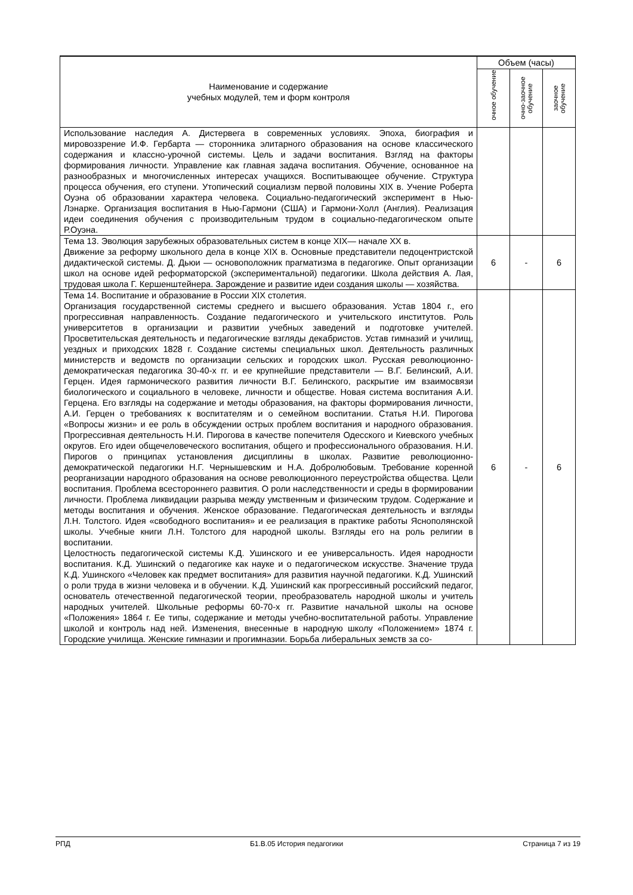| Наименование и содержание учебных модулей, тем и форм контроля | Объем (часы) | | |
| --- | --- | --- | --- |
| | очное обучение | очно-заочное обучение | заочное обучение |
| Использование наследия А. Дистервега в современных условиях. Эпоха, биография и мировоззрение И.Ф. Гербарта — сторонника элитарного образования на основе классического содержания и классно-урочной системы. Цель и задачи воспитания. Взгляд на факторы формирования личности. Управление как главная задача воспитания. Обучение, основанное на разнообразных и многочисленных интересах учащихся. Воспитывающее обучение. Структура процесса обучения, его ступени. Утопический социализм первой половины XIX в. Учение Роберта Оуэна об образовании характера человека. Социально-педагогический эксперимент в Нью-Лэнарке. Организация воспитания в Нью-Гармони (США) и Гармони-Холл (Англия). Реализация идеи соединения обучения с производительным трудом в социально-педагогическом опыте Р.Оуэна. | | | |
| Тема 13. Эволюция зарубежных образовательных систем в конце XIX— начале XX в. Движение за реформу школьного дела в конце XIX в. Основные представители педоцентристской дидактической системы. Д. Дьюи — основоположник прагматизма в педагогике. Опыт организации школ на основе идей реформаторской (экспериментальной) педагогики. Школа действия А. Лая, трудовая школа Г. Кершенштейнера. Зарождение и развитие идеи создания школы — хозяйства. | 6 | - | 6 |
| Тема 14. Воспитание и образование в России XIX столетия. Организация государственной системы среднего и высшего образования. Устав 1804 г., его прогрессивная направленность. Создание педагогического и учительского институтов. Роль университетов в организации и развитии учебных заведений и подготовке учителей. Просветительская деятельность и педагогические взгляды декабристов. Устав гимназий и училищ, уездных и приходских 1828 г. Создание системы специальных школ. Деятельность различных министерств и ведомств по организации сельских и городских школ. Русская революционно-демократическая педагогика 30-40-х гг. и ее крупнейшие представители — В.Г. Белинский, А.И. Герцен. Идея гармонического развития личности В.Г. Белинского, раскрытие им взаимосвязи биологического и социального в человеке, личности и обществе. Новая система воспитания А.И. Герцена. Его взгляды на содержание и методы образования, на факторы формирования личности, А.И. Герцен о требованиях к воспитателям и о семейном воспитании. Статья Н.И. Пирогова «Вопросы жизни» и ее роль в обсуждении острых проблем воспитания и народного образования. Прогрессивная деятельность Н.И. Пирогова в качестве попечителя Одесского и Киевского учебных округов. Его идеи общечеловеческого воспитания, общего и профессионального образования. Н.И. Пирогов о принципах установления дисциплины в школах. Развитие революционно-демократической педагогики Н.Г. Чернышевским и Н.А. Добролюбовым. Требование коренной реорганизации народного образования на основе революционного переустройства общества. Цели воспитания. Проблема всестороннего развития. О роли наследственности и среды в формировании личности. Проблема ликвидации разрыва между умственным и физическим трудом. Содержание и методы воспитания и обучения. Женское образование. Педагогическая деятельность и взгляды Л.Н. Толстого. Идея «свободного воспитания» и ее реализация в практике работы Яснополянской школы. Учебные книги Л.Н. Толстого для народной школы. Взгляды его на роль религии в воспитании. Целостность педагогической системы К.Д. Ушинского и ее универсальность. Идея народности воспитания. К.Д. Ушинский о педагогике как науке и о педагогическом искусстве. Значение труда К.Д. Ушинского «Человек как предмет воспитания» для развития научной педагогики. К.Д. Ушинский о роли труда в жизни человека и в обучении. К.Д. Ушинский как прогрессивный российский педагог, основатель отечественной педагогической теории, преобразователь народной школы и учитель народных учителей. Школьные реформы 60-70-х гг. Развитие начальной школы на основе «Положения» 1864 г. Ее типы, содержание и методы учебно-воспитательной работы. Управление школой и контроль над ней. Изменения, внесенные в народную школу «Положением» 1874 г. Городские училища. Женские гимназии и прогимназии. Борьба либеральных земств за со- | 6 | - | 6 |
РПД Б1.В.05 История педагогики Страница 7 из 19